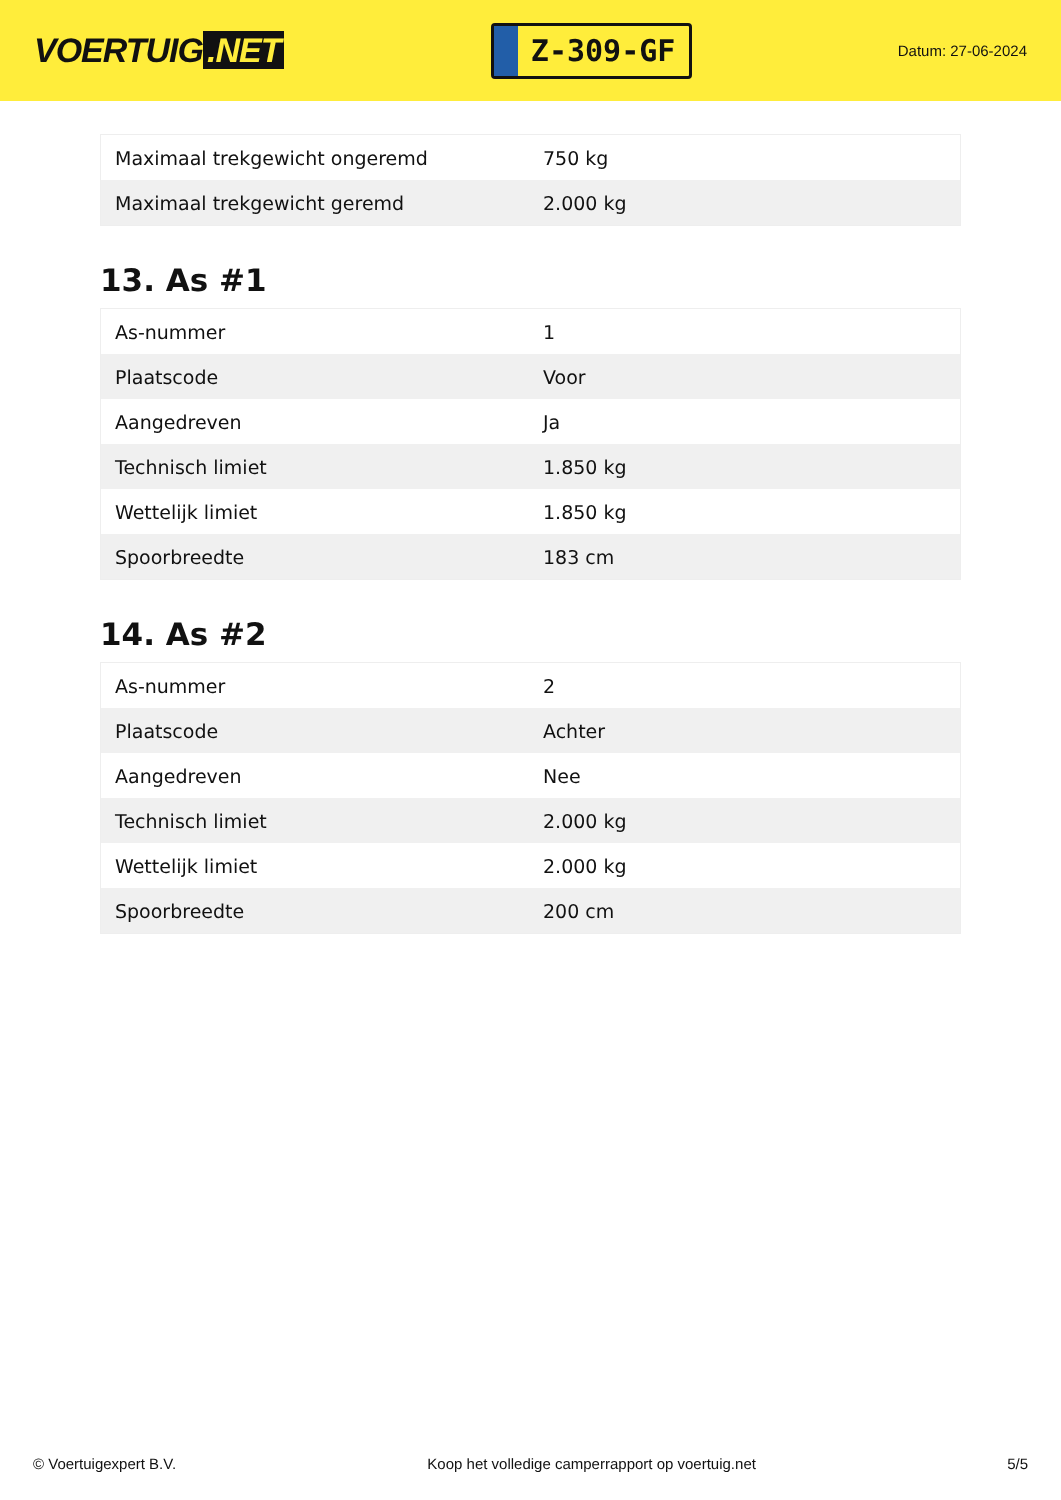VOERTUIG.NET
Z-309-GF
Datum: 27-06-2024
| Maximaal trekgewicht ongeremd | 750 kg |
| Maximaal trekgewicht geremd | 2.000 kg |
13. As #1
| As-nummer | 1 |
| Plaatscode | Voor |
| Aangedreven | Ja |
| Technisch limiet | 1.850 kg |
| Wettelijk limiet | 1.850 kg |
| Spoorbreedte | 183 cm |
14. As #2
| As-nummer | 2 |
| Plaatscode | Achter |
| Aangedreven | Nee |
| Technisch limiet | 2.000 kg |
| Wettelijk limiet | 2.000 kg |
| Spoorbreedte | 200 cm |
© Voertuigexpert B.V. Koop het volledige camperrapport op voertuig.net 5/5